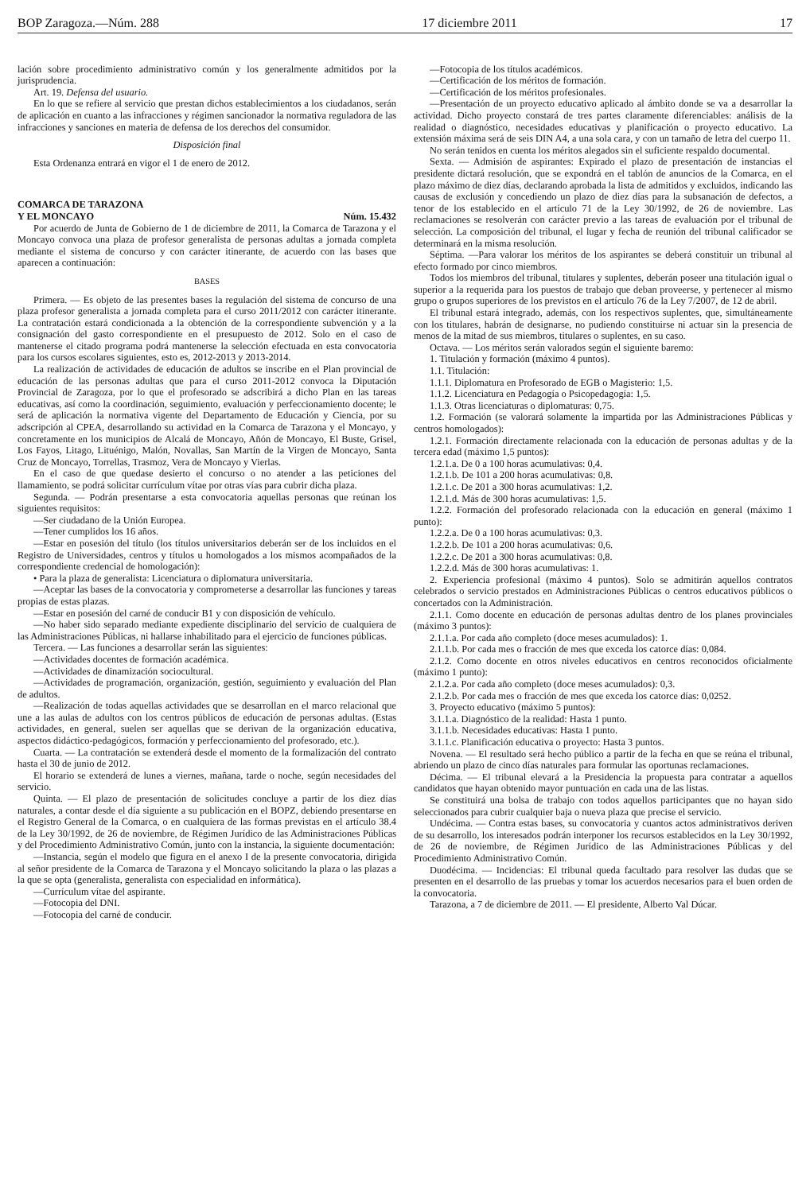BOP Zaragoza.—Núm. 288 17 diciembre 2011 17
lación sobre procedimiento administrativo común y los generalmente admitidos por la jurisprudencia.
Art. 19. Defensa del usuario.
En lo que se refiere al servicio que prestan dichos establecimientos a los ciudadanos, serán de aplicación en cuanto a las infracciones y régimen sancionador la normativa reguladora de las infracciones y sanciones en materia de defensa de los derechos del consumidor.
Disposición final
Esta Ordenanza entrará en vigor el 1 de enero de 2012.
COMARCA DE TARAZONA
Y EL MONCAYO Núm. 15.432
Por acuerdo de Junta de Gobierno de 1 de diciembre de 2011, la Comarca de Tarazona y el Moncayo convoca una plaza de profesor generalista de personas adultas a jornada completa mediante el sistema de concurso y con carácter itinerante, de acuerdo con las bases que aparecen a continuación:
BASES
Primera. — Es objeto de las presentes bases la regulación del sistema de concurso de una plaza profesor generalista a jornada completa para el curso 2011/2012 con carácter itinerante. La contratación estará condicionada a la obtención de la correspondiente subvención y a la consignación del gasto correspondiente en el presupuesto de 2012. Solo en el caso de mantenerse el citado programa podrá mantenerse la selección efectuada en esta convocatoria para los cursos escolares siguientes, esto es, 2012-2013 y 2013-2014.
La realización de actividades de educación de adultos se inscribe en el Plan provincial de educación de las personas adultas que para el curso 2011-2012 convoca la Diputación Provincial de Zaragoza, por lo que el profesorado se adscribirá a dicho Plan en las tareas educativas, así como la coordinación, seguimiento, evaluación y perfeccionamiento docente; le será de aplicación la normativa vigente del Departamento de Educación y Ciencia, por su adscripción al CPEA, desarrollando su actividad en la Comarca de Tarazona y el Moncayo, y concretamente en los municipios de Alcalá de Moncayo, Añón de Moncayo, El Buste, Grisel, Los Fayos, Litago, Lituénigo, Malón, Novallas, San Martín de la Virgen de Moncayo, Santa Cruz de Moncayo, Torrellas, Trasmoz, Vera de Moncayo y Vierlas.
En el caso de que quedase desierto el concurso o no atender a las peticiones del llamamiento, se podrá solicitar currículum vítae por otras vías para cubrir dicha plaza.
Segunda. — Podrán presentarse a esta convocatoria aquellas personas que reúnan los siguientes requisitos:
—Ser ciudadano de la Unión Europea.
—Tener cumplidos los 16 años.
—Estar en posesión del título (los títulos universitarios deberán ser de los incluidos en el Registro de Universidades, centros y títulos u homologados a los mismos acompañados de la correspondiente credencial de homologación):
• Para la plaza de generalista: Licenciatura o diplomatura universitaria.
—Aceptar las bases de la convocatoria y comprometerse a desarrollar las funciones y tareas propias de estas plazas.
—Estar en posesión del carné de conducir B1 y con disposición de vehículo.
—No haber sido separado mediante expediente disciplinario del servicio de cualquiera de las Administraciones Públicas, ni hallarse inhabilitado para el ejercicio de funciones públicas.
Tercera. — Las funciones a desarrollar serán las siguientes:
—Actividades docentes de formación académica.
—Actividades de dinamización sociocultural.
—Actividades de programación, organización, gestión, seguimiento y evaluación del Plan de adultos.
—Realización de todas aquellas actividades que se desarrollan en el marco relacional que une a las aulas de adultos con los centros públicos de educación de personas adultas. (Estas actividades, en general, suelen ser aquellas que se derivan de la organización educativa, aspectos didáctico-pedagógicos, formación y perfeccionamiento del profesorado, etc.).
Cuarta. — La contratación se extenderá desde el momento de la formalización del contrato hasta el 30 de junio de 2012.
El horario se extenderá de lunes a viernes, mañana, tarde o noche, según necesidades del servicio.
Quinta. — El plazo de presentación de solicitudes concluye a partir de los diez días naturales, a contar desde el día siguiente a su publicación en el BOPZ, debiendo presentarse en el Registro General de la Comarca, o en cualquiera de las formas previstas en el artículo 38.4 de la Ley 30/1992, de 26 de noviembre, de Régimen Jurídico de las Administraciones Públicas y del Procedimiento Administrativo Común, junto con la instancia, la siguiente documentación:
—Instancia, según el modelo que figura en el anexo I de la presente convocatoria, dirigida al señor presidente de la Comarca de Tarazona y el Moncayo solicitando la plaza o las plazas a la que se opta (generalista, generalista con especialidad en informática).
—Currículum vítae del aspirante.
—Fotocopia del DNI.
—Fotocopia del carné de conducir.
—Fotocopia de los títulos académicos.
—Certificación de los méritos de formación.
—Certificación de los méritos profesionales.
—Presentación de un proyecto educativo aplicado al ámbito donde se va a desarrollar la actividad. Dicho proyecto constará de tres partes claramente diferenciables: análisis de la realidad o diagnóstico, necesidades educativas y planificación o proyecto educativo. La extensión máxima será de seis DIN A4, a una sola cara, y con un tamaño de letra del cuerpo 11.
No serán tenidos en cuenta los méritos alegados sin el suficiente respaldo documental.
Sexta. — Admisión de aspirantes: Expirado el plazo de presentación de instancias el presidente dictará resolución, que se expondrá en el tablón de anuncios de la Comarca, en el plazo máximo de diez días, declarando aprobada la lista de admitidos y excluidos, indicando las causas de exclusión y concediendo un plazo de diez días para la subsanación de defectos, a tenor de los establecido en el artículo 71 de la Ley 30/1992, de 26 de noviembre. Las reclamaciones se resolverán con carácter previo a las tareas de evaluación por el tribunal de selección. La composición del tribunal, el lugar y fecha de reunión del tribunal calificador se determinará en la misma resolución.
Séptima. —Para valorar los méritos de los aspirantes se deberá constituir un tribunal al efecto formado por cinco miembros.
Todos los miembros del tribunal, titulares y suplentes, deberán poseer una titulación igual o superior a la requerida para los puestos de trabajo que deban proveerse, y pertenecer al mismo grupo o grupos superiores de los previstos en el artículo 76 de la Ley 7/2007, de 12 de abril.
El tribunal estará integrado, además, con los respectivos suplentes, que, simultáneamente con los titulares, habrán de designarse, no pudiendo constituirse ni actuar sin la presencia de menos de la mitad de sus miembros, titulares o suplentes, en su caso.
Octava. — Los méritos serán valorados según el siguiente baremo:
1. Titulación y formación (máximo 4 puntos).
1.1. Titulación:
1.1.1. Diplomatura en Profesorado de EGB o Magisterio: 1,5.
1.1.2. Licenciatura en Pedagogía o Psicopedagogía: 1,5.
1.1.3. Otras licenciaturas o diplomaturas: 0,75.
1.2. Formación (se valorará solamente la impartida por las Administraciones Públicas y centros homologados):
1.2.1. Formación directamente relacionada con la educación de personas adultas y de la tercera edad (máximo 1,5 puntos):
1.2.1.a. De 0 a 100 horas acumulativas: 0,4.
1.2.1.b. De 101 a 200 horas acumulativas: 0,8.
1.2.1.c. De 201 a 300 horas acumulativas: 1,2.
1.2.1.d. Más de 300 horas acumulativas: 1,5.
1.2.2. Formación del profesorado relacionada con la educación en general (máximo 1 punto):
1.2.2.a. De 0 a 100 horas acumulativas: 0,3.
1.2.2.b. De 101 a 200 horas acumulativas: 0,6.
1.2.2.c. De 201 a 300 horas acumulativas: 0,8.
1.2.2.d. Más de 300 horas acumulativas: 1.
2. Experiencia profesional (máximo 4 puntos). Solo se admitirán aquellos contratos celebrados o servicio prestados en Administraciones Públicas o centros educativos públicos o concertados con la Administración.
2.1.1. Como docente en educación de personas adultas dentro de los planes provinciales (máximo 3 puntos):
2.1.1.a. Por cada año completo (doce meses acumulados): 1.
2.1.1.b. Por cada mes o fracción de mes que exceda los catorce días: 0,084.
2.1.2. Como docente en otros niveles educativos en centros reconocidos oficialmente (máximo 1 punto):
2.1.2.a. Por cada año completo (doce meses acumulados): 0,3.
2.1.2.b. Por cada mes o fracción de mes que exceda los catorce días: 0,0252.
3. Proyecto educativo (máximo 5 puntos):
3.1.1.a. Diagnóstico de la realidad: Hasta 1 punto.
3.1.1.b. Necesidades educativas: Hasta 1 punto.
3.1.1.c. Planificación educativa o proyecto: Hasta 3 puntos.
Novena. — El resultado será hecho público a partir de la fecha en que se reúna el tribunal, abriendo un plazo de cinco días naturales para formular las oportunas reclamaciones.
Décima. — El tribunal elevará a la Presidencia la propuesta para contratar a aquellos candidatos que hayan obtenido mayor puntuación en cada una de las listas.
Se constituirá una bolsa de trabajo con todos aquellos participantes que no hayan sido seleccionados para cubrir cualquier baja o nueva plaza que precise el servicio.
Undécima. — Contra estas bases, su convocatoria y cuantos actos administrativos deriven de su desarrollo, los interesados podrán interponer los recursos establecidos en la Ley 30/1992, de 26 de noviembre, de Régimen Jurídico de las Administraciones Públicas y del Procedimiento Administrativo Común.
Duodécima. — Incidencias: El tribunal queda facultado para resolver las dudas que se presenten en el desarrollo de las pruebas y tomar los acuerdos necesarios para el buen orden de la convocatoria.
Tarazona, a 7 de diciembre de 2011. — El presidente, Alberto Val Dúcar.